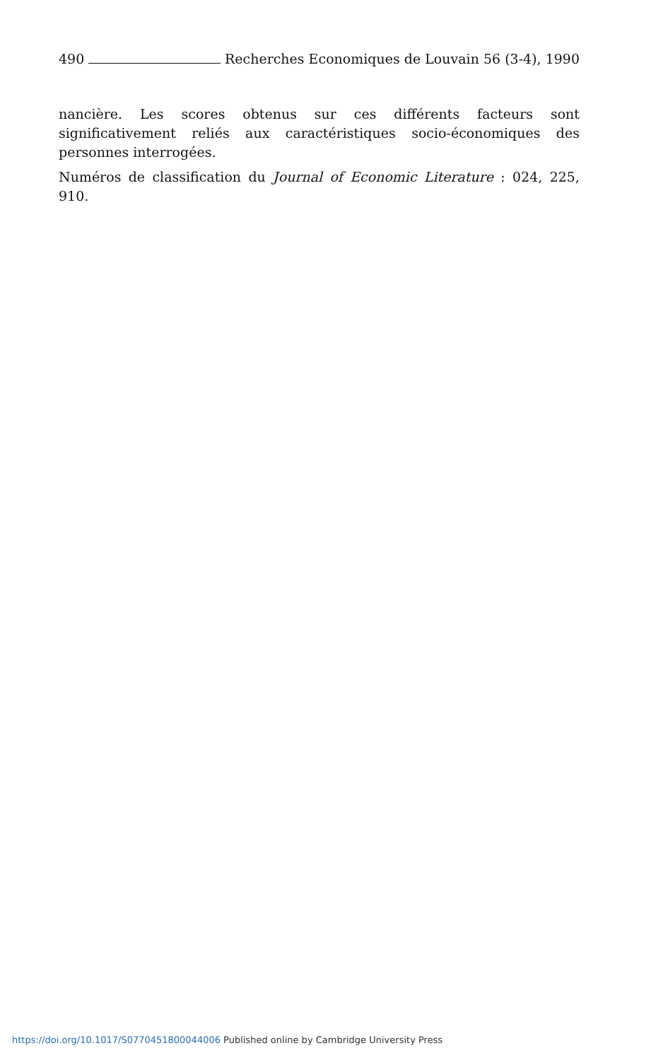490 Recherches Economiques de Louvain 56 (3-4), 1990
nancière. Les scores obtenus sur ces différents facteurs sont significativement reliés aux caractéristiques socio-économiques des personnes interrogées.
Numéros de classification du Journal of Economic Literature : 024, 225, 910.
https://doi.org/10.1017/S0770451800044006 Published online by Cambridge University Press